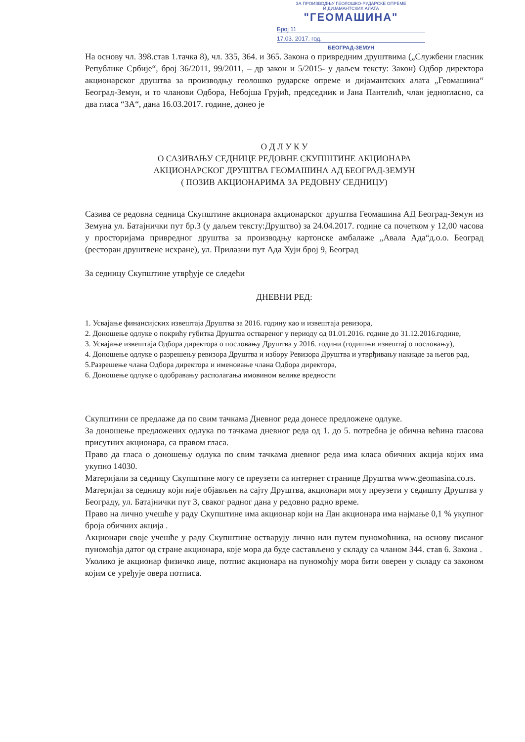ЗА ПРОИЗВОДЊУ ГЕОЛОШКО-РУДАРСКЕ ОПРЕМЕ
И ДИЈАМАНТСКИХ АЛАТА
"ГЕОМАШИНА"
Број 11
17.03. 2017. год.
БЕОГРАД-ЗЕМУН
На основу чл. 398.став 1.тачка 8), чл. 335, 364. и 365. Закона о привредним друштвима („Службени гласник Републике Србије“, број 36/2011, 99/2011, – др закон и 5/2015- у даљем тексту: Закон) Одбор директора акционарског друштва за производњу геолошко рударске опреме и дијамантских алата „Геомашина“ Београд-Земун, и то чланови Одбора, Небојша Грујић, председник и Јана Пантелић, члан једногласно, са два гласа “ЗА“, дана 16.03.2017. године, донео је
О Д Л У К У
О САЗИВАЊУ СЕДНИЦЕ РЕДОВНЕ СКУПШТИНЕ АКЦИОНАРА
АКЦИОНАРСКОГ ДРУШТВА ГЕОМАШИНА АД БЕОГРАД-ЗЕМУН
( ПОЗИВ АКЦИОНАРИМА ЗА РЕДОВНУ СЕДНИЦУ)
Сазива се редовна седница Скупштине акционара акционарског друштва Геомашина АД Београд-Земун из Земуна ул. Батајнички пут бр.3 (у даљем тексту:Друштво) за 24.04.2017. године са почетком у 12,00 часова у просторијама привредног друштва за производњу картонске амбалаже „Авала Ада“д.о.о. Београд (ресторан друштвене исхране), ул. Прилазни пут Ада Хуји број 9, Београд
За седницу Скупштине утврђује се следећи
ДНЕВНИ РЕД:
1. Усвајање финансијских извештаја Друштва за 2016. годину као и извештаја ревизора,
2. Доношење одлуке о покрићу губитка Друштва оствареног у периоду од 01.01.2016. године до 31.12.2016.године,
3. Усвајање извештаја Одбора директора о пословању Друштва у 2016. години (годишњи извештај о пословању),
4. Доношење одлуке о разрешењу ревизора Друштва и избору Ревизора Друштва и утврђивању накнаде за његов рад,
5.Разрешење члана Одбора директора и именовање члана Одбора директора,
6. Доношење одлуке о одобравању располагања имовином велике вредности
Скупштини се предлаже да по свим тачкама Дневног реда донесе предложене одлуке.
За доношење предложених одлука по тачкама дневног реда од 1. до 5. потребна је обична већина гласова присутних акционара, са правом гласа.
Право да гласа о доношењу одлука по свим тачкама дневног реда има класа обичних акција којих има укупно 14030.
Материјали за седницу Скупштине могу се преузети са интернет странице Друштва www.geomasina.co.rs.
Материјал за седницу који није објављен на сајту Друштва, акционари могу преузети у седишту Друштва у Београду, ул. Батајнички пут 3, сваког радног дана у редовно радно време.
Право на лично учешће у раду Скупштине има акционар који на Дан акционара има најмање 0,1 % укупног броја обичних акција .
Акционари своје учешће у раду Скупштине остварују лично или путем пуномоћника, на основу писаног пуномоћја датог од стране акционара, које мора да буде састављено у складу са чланом 344. став 6. Закона .
Уколико је акционар физичко лице, потпис акционара на пуномоћју мора бити оверен у складу са законом којим се уређује овера потписа.